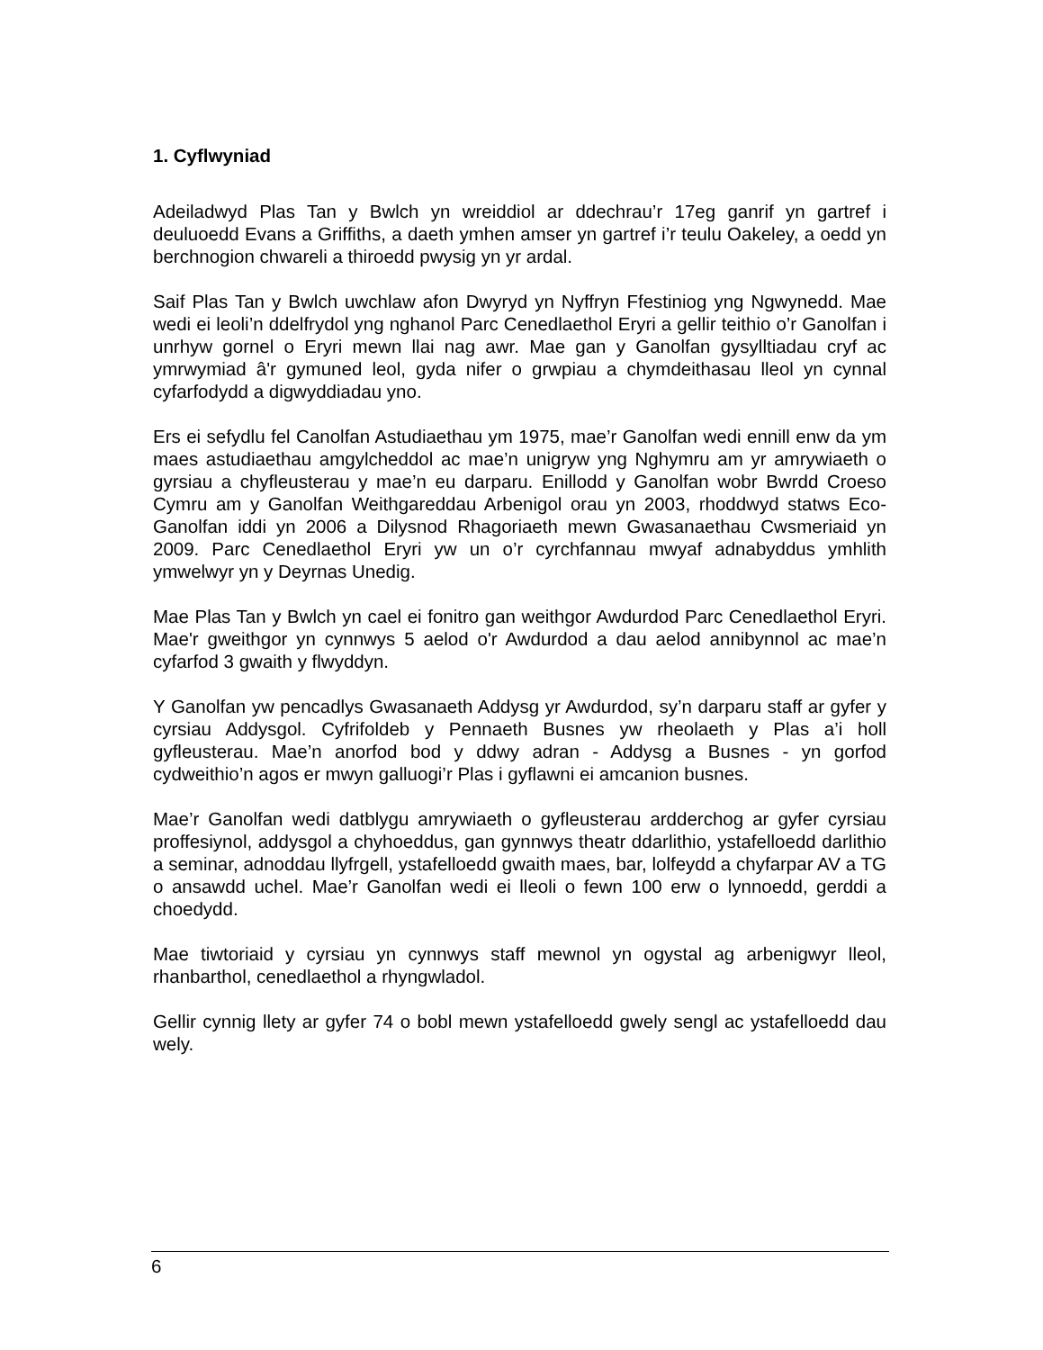1. Cyflwyniad
Adeiladwyd Plas Tan y Bwlch yn wreiddiol ar ddechrau’r 17eg ganrif yn gartref i deuluoedd Evans a Griffiths, a daeth ymhen amser yn gartref i’r teulu Oakeley, a oedd yn berchnogion chwareli a thiroedd pwysig yn yr ardal.
Saif Plas Tan y Bwlch uwchlaw afon Dwyryd yn Nyffryn Ffestiniog yng Ngwynedd. Mae wedi ei leoli’n ddelfrydol yng nghanol Parc Cenedlaethol Eryri a gellir teithio o’r Ganolfan i unrhyw gornel o Eryri mewn llai nag awr. Mae gan y Ganolfan gysylltiadau cryf ac ymrwymiad â'r gymuned leol, gyda nifer o grwpiau a chymdeithasau lleol yn cynnal cyfarfodydd a digwyddiadau yno.
Ers ei sefydlu fel Canolfan Astudiaethau ym 1975, mae’r Ganolfan wedi ennill enw da ym maes astudiaethau amgylcheddol ac mae’n unigryw yng Nghymru am yr amrywiaeth o gyrsiau a chyfleusterau y mae’n eu darparu. Enillodd y Ganolfan wobr Bwrdd Croeso Cymru am y Ganolfan Weithgareddau Arbenigol orau yn 2003, rhoddwyd statws Eco-Ganolfan iddi yn 2006 a Dilysnod Rhagoriaeth mewn Gwasanaethau Cwsmeriaid yn 2009. Parc Cenedlaethol Eryri yw un o’r cyrchfannau mwyaf adnabyddus ymhlith ymwelwyr yn y Deyrnas Unedig.
Mae Plas Tan y Bwlch yn cael ei fonitro gan weithgor Awdurdod Parc Cenedlaethol Eryri. Mae'r gweithgor yn cynnwys 5 aelod o'r Awdurdod a dau aelod annibynnol ac mae’n cyfarfod 3 gwaith y flwyddyn.
Y Ganolfan yw pencadlys Gwasanaeth Addysg yr Awdurdod, sy’n darparu staff ar gyfer y cyrsiau Addysgol. Cyfrifoldeb y Pennaeth Busnes yw rheolaeth y Plas a’i holl gyfleusterau. Mae’n anorfod bod y ddwy adran - Addysg a Busnes - yn gorfod cydweithio’n agos er mwyn galluogi’r Plas i gyflawni ei amcanion busnes.
Mae’r Ganolfan wedi datblygu amrywiaeth o gyfleusterau ardderchog ar gyfer cyrsiau proffesiynol, addysgol a chyhoeddus, gan gynnwys theatr ddarlithio, ystafelloedd darlithio a seminar, adnoddau llyfrgell, ystafelloedd gwaith maes, bar, lolfeydd a chyfarpar AV a TG o ansawdd uchel. Mae’r Ganolfan wedi ei lleoli o fewn 100 erw o lynnoedd, gerddi a choedydd.
Mae tiwtoriaid y cyrsiau yn cynnwys staff mewnol yn ogystal ag arbenigwyr lleol, rhanbarthol, cenedlaethol a rhyngwladol.
Gellir cynnig llety ar gyfer 74 o bobl mewn ystafelloedd gwely sengl ac ystafelloedd dau wely.
6